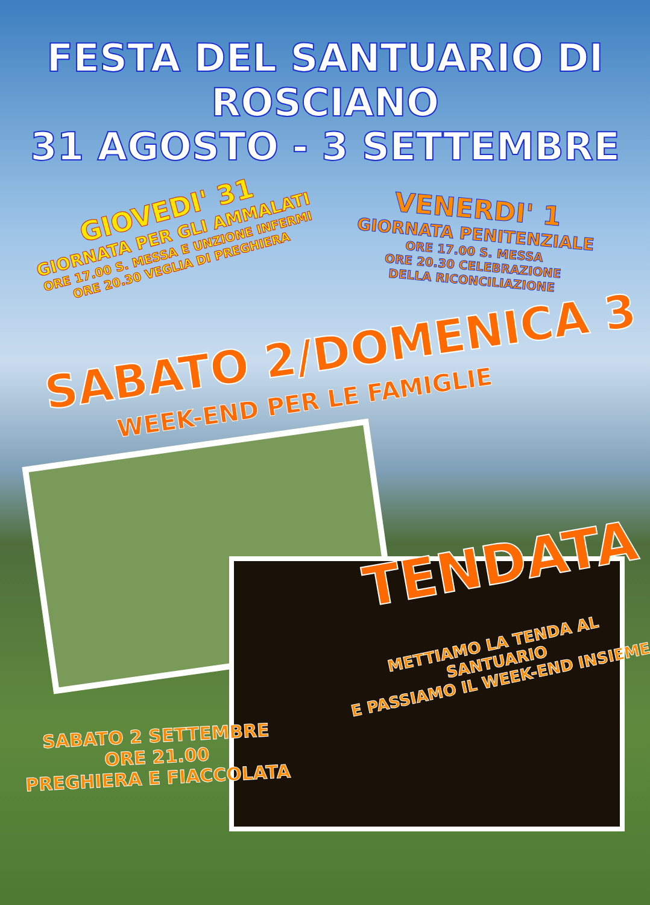FESTA DEL SANTUARIO DI ROSCIANO
31 AGOSTO - 3 SETTEMBRE
GIOVEDI' 31
GIORNATA PER GLI AMMALATI
ORE 17.00 S. MESSA E UNZIONE INFERMI
ORE 20.30 VEGLIA DI PREGHIERA
VENERDI' 1
GIORNATA PENITENZIALE
ORE 17.00 S. MESSA
ORE 20.30 CELEBRAZIONE
DELLA RICONCILIAZIONE
SABATO 2/DOMENICA 3
WEEK-END PER LE FAMIGLIE
TENDATA
METTIAMO LA TENDA AL SANTUARIO
E PASSIAMO IL WEEK-END INSIEME
SABATO 2 SETTEMBRE
ORE 21.00
PREGHIERA E FIACCOLATA